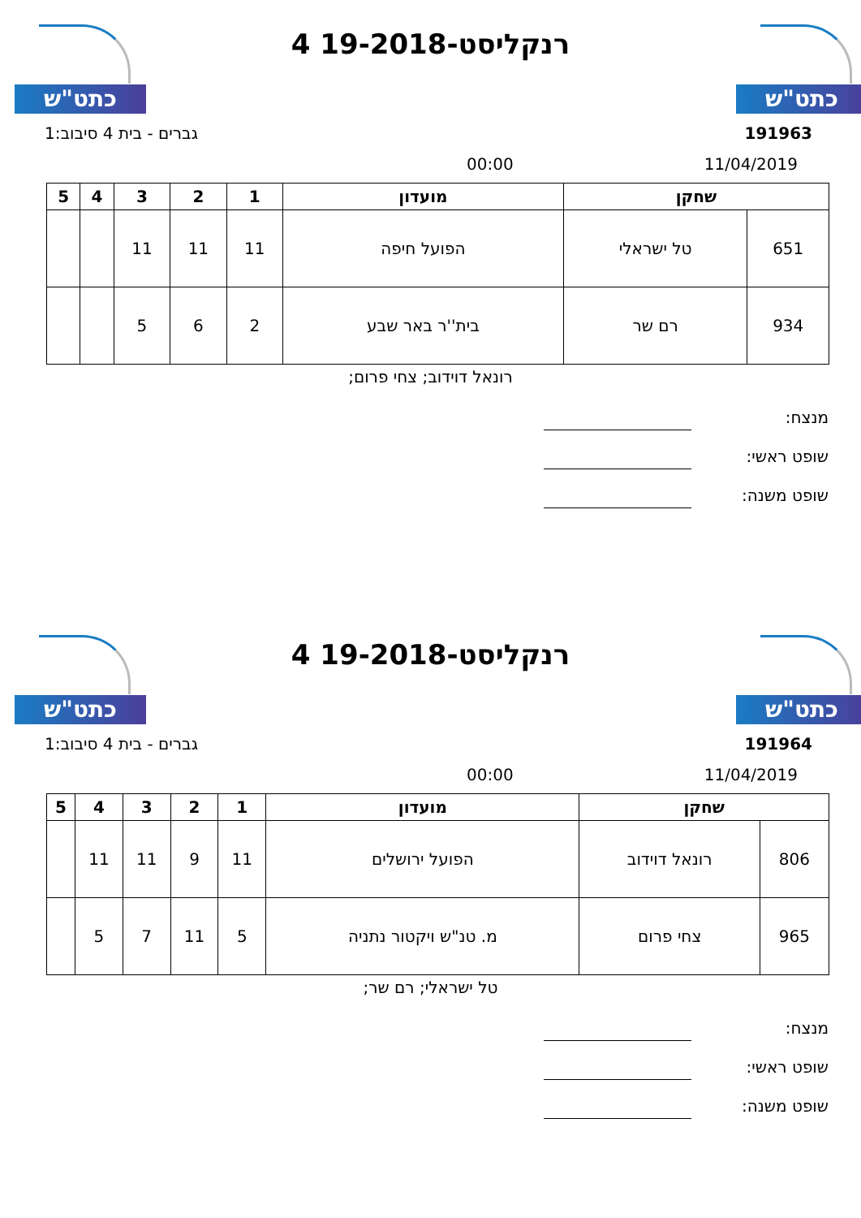כתט"ש
רנקליסט-19-2018 4 כתט"ש
191963 גברים - בית 4 סיבוב:1
11/04/2019 00:00
| שחקן | | מועדון | 1 | 2 | 3 | 4 | 5 |
| --- | --- | --- | --- | --- | --- | --- | --- |
| 651 | טל ישראלי | הפועל חיפה | 11 | 11 | 11 | | |
| 934 | רם שר | בית''ר באר שבע | 2 | 6 | 5 | | |
רונאל דוידוב; צחי פרום;
מנצח:
שופט ראשי:
שופט משנה:
כתט"ש
רנקליסט-19-2018 4 כתט"ש
191964 גברים - בית 4 סיבוב:1
11/04/2019 00:00
| שחקן | | מועדון | 1 | 2 | 3 | 4 | 5 |
| --- | --- | --- | --- | --- | --- | --- | --- |
| 806 | רונאל דוידוב | הפועל ירושלים | 11 | 9 | 11 | 11 | |
| 965 | צחי פרום | מ. טנ"ש ויקטור נתניה | 5 | 11 | 7 | 5 | |
טל ישראלי; רם שר;
מנצח:
שופט ראשי:
שופט משנה: